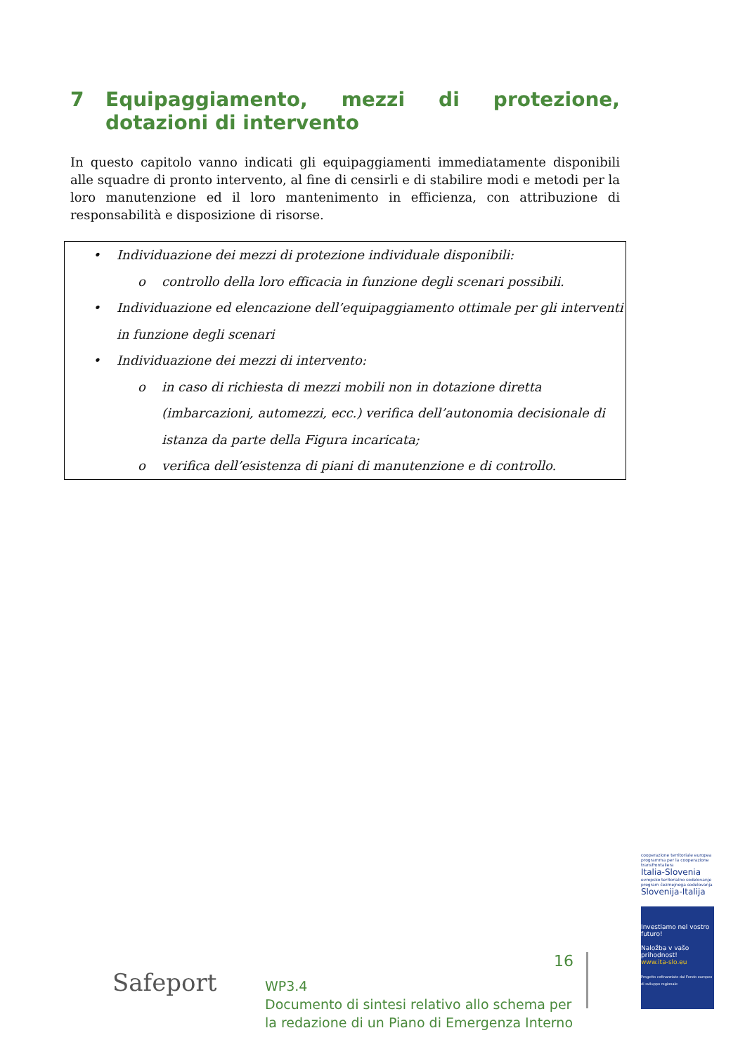7 Equipaggiamento, mezzi di protezione, dotazioni di intervento
In questo capitolo vanno indicati gli equipaggiamenti immediatamente disponibili alle squadre di pronto intervento, al fine di censirli e di stabilire modi e metodi per la loro manutenzione ed il loro mantenimento in efficienza, con attribuzione di responsabilità e disposizione di risorse.
• Individuazione dei mezzi di protezione individuale disponibili:
o controllo della loro efficacia in funzione degli scenari possibili.
• Individuazione ed elencazione dell’equipaggiamento ottimale per gli interventi in funzione degli scenari
• Individuazione dei mezzi di intervento:
o in caso di richiesta di mezzi mobili non in dotazione diretta (imbarcazioni, automezzi, ecc.) verifica dell’autonomia decisionale di istanza da parte della Figura incaricata;
o verifica dell’esistenza di piani di manutenzione e di controllo.
cooperazione territoriale europea programma per la cooperazione transfrontaliera
Italia-Slovenia
evropsko teritorialno sodelovanje program čezmejnega sodelovanja
Slovenija-Italija
Investiamo nel vostro futuro!
Naložba v vašo prihodnost!
www.ita-slo.eu
Progetto cofinanziato dal Fondo europeo di sviluppo regionale
Safeport
16
WP3.4
Documento di sintesi relativo allo schema per
la redazione di un Piano di Emergenza Interno